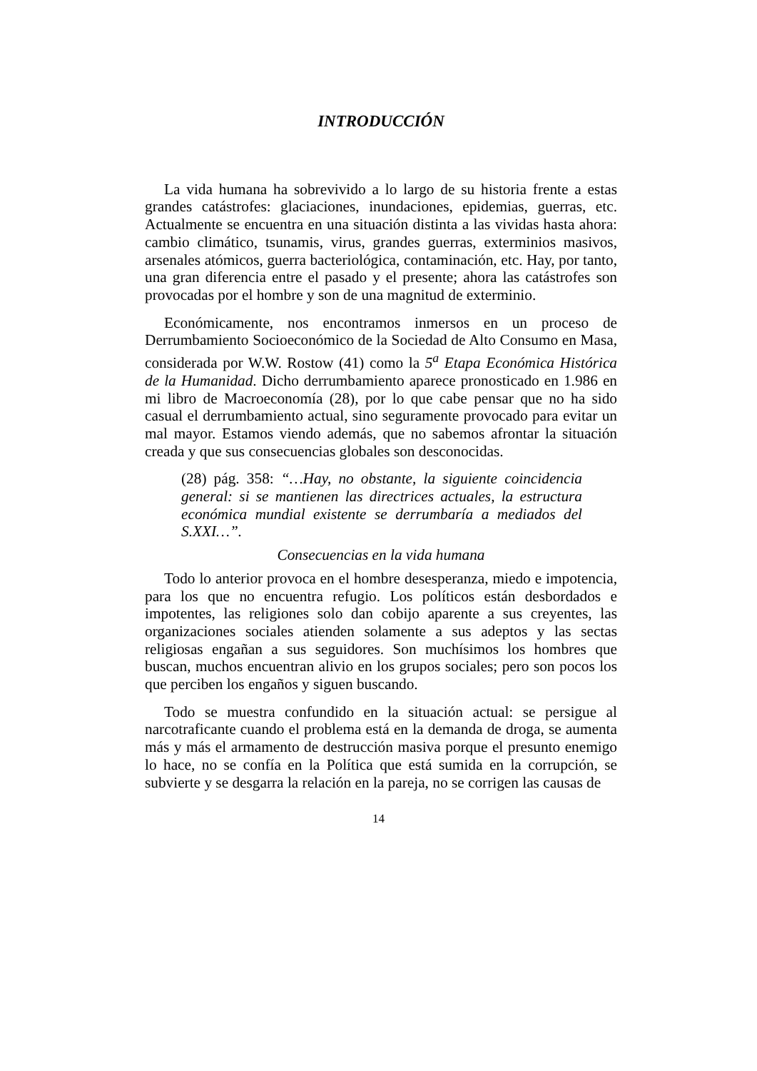INTRODUCCIÓN
La vida humana ha sobrevivido a lo largo de su historia frente a estas grandes catástrofes: glaciaciones, inundaciones, epidemias, guerras, etc. Actualmente se encuentra en una situación distinta a las vividas hasta ahora: cambio climático, tsunamis, virus, grandes guerras, exterminios masivos, arsenales atómicos, guerra bacteriológica, contaminación, etc. Hay, por tanto, una gran diferencia entre el pasado y el presente; ahora las catástrofes son provocadas por el hombre y son de una magnitud de exterminio.
Económicamente, nos encontramos inmersos en un proceso de Derrumbamiento Socioeconómico de la Sociedad de Alto Consumo en Masa, considerada por W.W. Rostow (41) como la 5<sup>a</sup> Etapa Económica Histórica de la Humanidad. Dicho derrumbamiento aparece pronosticado en 1.986 en mi libro de Macroeconomía (28), por lo que cabe pensar que no ha sido casual el derrumbamiento actual, sino seguramente provocado para evitar un mal mayor. Estamos viendo además, que no sabemos afrontar la situación creada y que sus consecuencias globales son desconocidas.
(28) pág. 358: “…Hay, no obstante, la siguiente coincidencia general: si se mantienen las directrices actuales, la estructura económica mundial existente se derrumbaría a mediados del S.XXI…”.
Consecuencias en la vida humana
Todo lo anterior provoca en el hombre desesperanza, miedo e impotencia, para los que no encuentra refugio. Los políticos están desbordados e impotentes, las religiones solo dan cobijo aparente a sus creyentes, las organizaciones sociales atienden solamente a sus adeptos y las sectas religiosas engañan a sus seguidores. Son muchísimos los hombres que buscan, muchos encuentran alivio en los grupos sociales; pero son pocos los que perciben los engaños y siguen buscando.
Todo se muestra confundido en la situación actual: se persigue al narcotraficante cuando el problema está en la demanda de droga, se aumenta más y más el armamento de destrucción masiva porque el presunto enemigo lo hace, no se confía en la Política que está sumida en la corrupción, se subvierte y se desgarra la relación en la pareja, no se corrigen las causas de
14